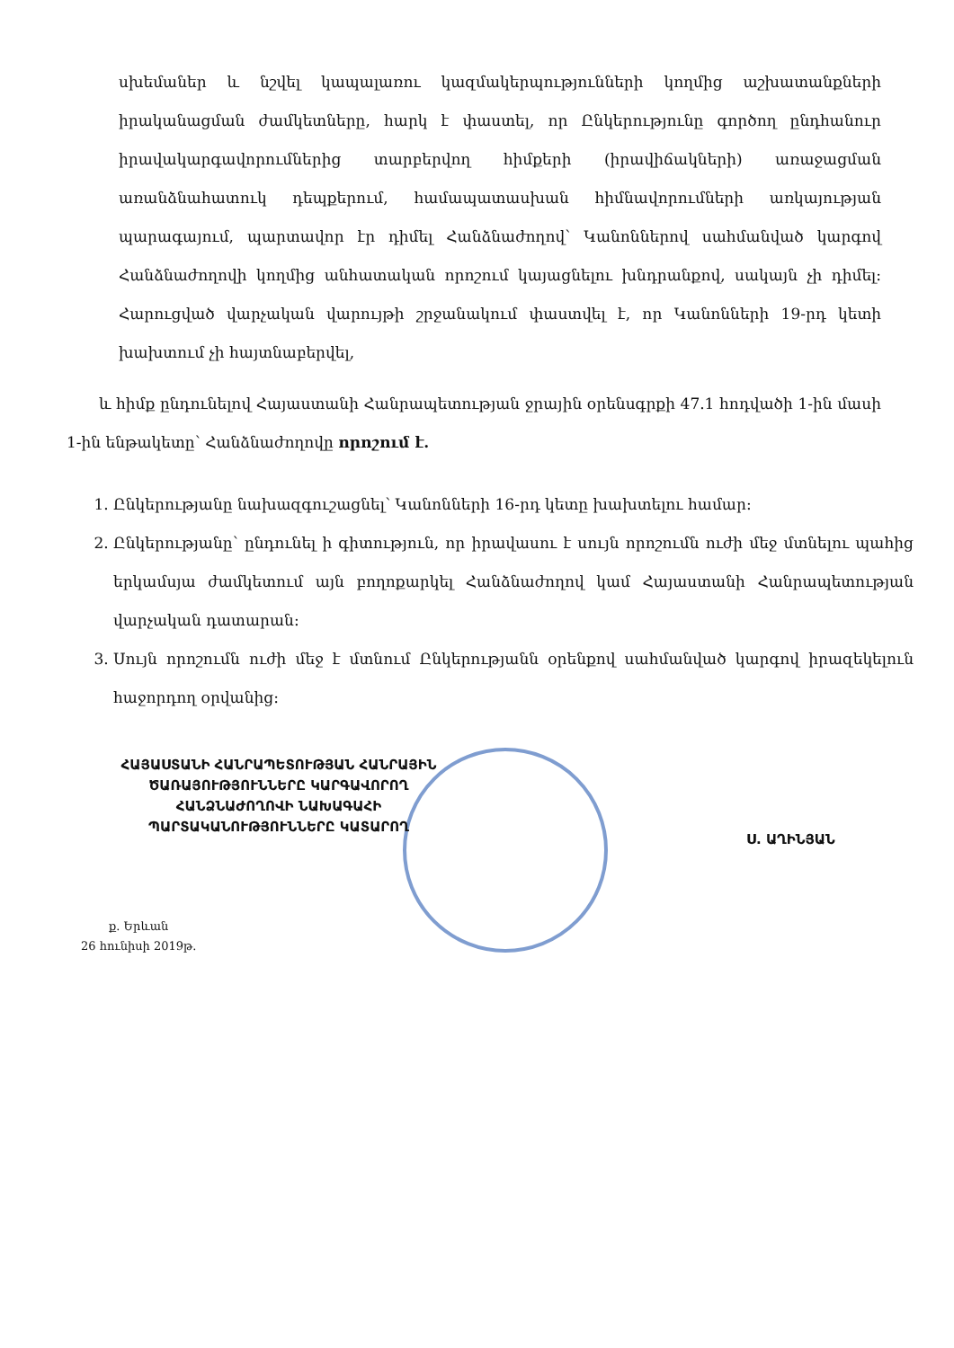սխեմաներ և նշվել կապալառու կազմակերպությունների կողմից աշխատանքների իրականացման ժամկետները, հարկ է փաստել, որ Ընկերությունը գործող ընդհանուր իրավակարգավորումներից տարբերվող հիմքերի (իրավիճակների) առաջացման առանձնահատուկ դեպքերում, համապատասխան հիմնավորումների առկայության պարագայում, պարտավոր էր դիմել Հանձնաժողով՝ Կանոններով սահմանված կարգով Հանձնաժողովի կողմից անհատական որոշում կայացնելու խնդրանքով, սակայն չի դիմել: Հարուցված վարչական վարույթի շրջանակում փաստվել է, որ Կանոնների 19-րդ կետի խախտում չի հայտնաբերվել,
և հիմք ընդունելով Հայաստանի Հանրապետության ջրային օրենսգրքի 47.1 հոդվածի 1-ին մասի 1-ին ենթակետը՝ Հանձնաժողովը որոշում է.
1. Ընկերությանը նախազգուշացնել՝ Կանոնների 16-րդ կետը խախտելու համար:
2. Ընկերությանը՝ ընդունել ի գիտություն, որ իրավասու է սույն որոշումն ուժի մեջ մտնելու պահից երկամսյա ժամկետում այն բողոքարկել Հանձնաժողով կամ Հայաստանի Հանրապետության վարչական դատարան:
3. Սույն որոշումն ուժի մեջ է մտնում Ընկերությանն օրենքով սահմանված կարգով իրազեկելուն հաջորդող օրվանից:
ՀԱՅԱՍՏԱՆԻ ՀԱՆՐԱՊԵՏՈՒԹՅԱՆ ՀԱՆՐԱՅԻՆ
ԾԱՌԱՅՈՒԹՅՈՒՆՆԵՐԸ ԿԱՐԳԱՎՈՐՈՂ
ՀԱՆՁՆԱԺՈՂՈՎԻ ՆԱԽԱԳԱՀԻ
ՊԱՐՏԱԿԱՆՈՒԹՅՈՒՆՆԵՐԸ ԿԱՏԱՐՈՂ
Ս. ԱՂԻՆՅԱՆ
ք. Երևան
26 հունիսի 2019թ.